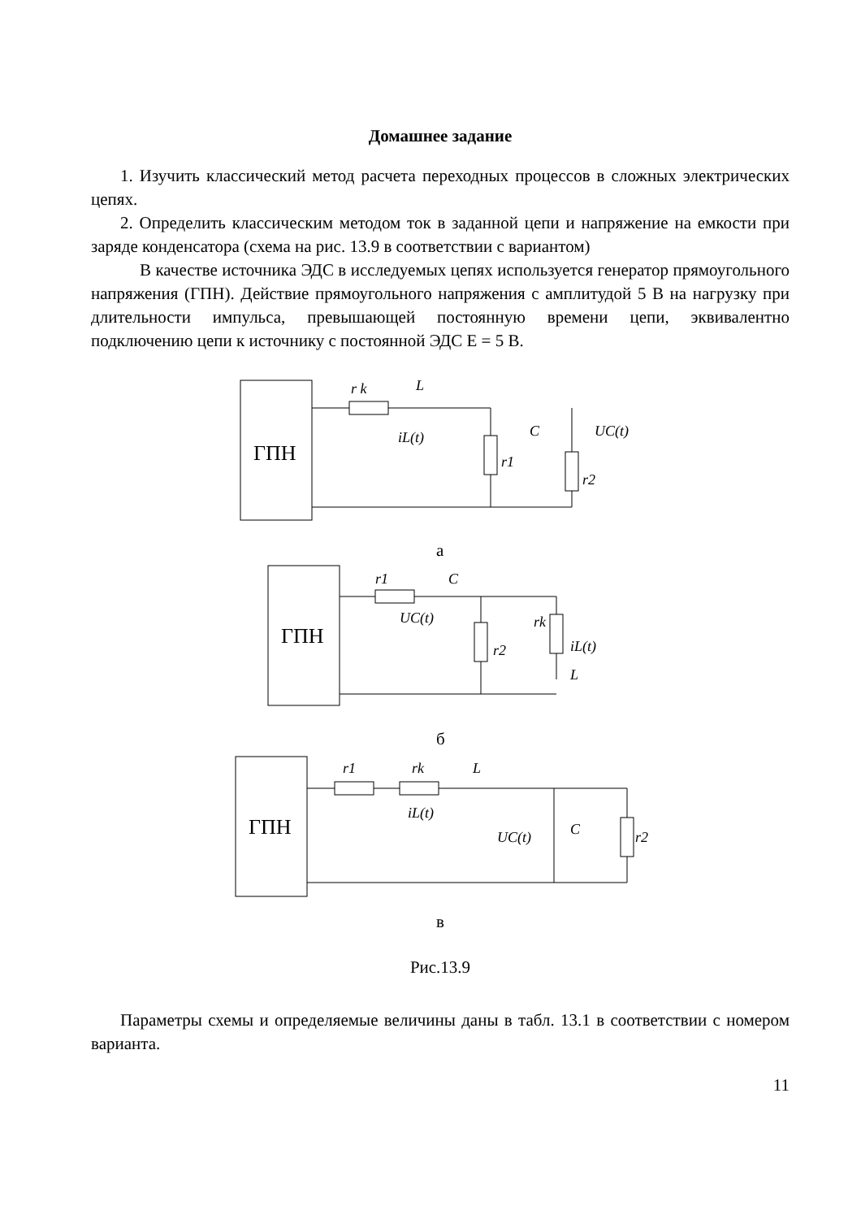Домашнее задание
1. Изучить классический метод расчета переходных процессов в сложных электрических цепях.
2. Определить классическим методом ток в заданной цепи и напряжение на емкости при заряде конденсатора (схема на рис. 13.9 в соответствии с вариантом)
В качестве источника ЭДС в исследуемых цепях используется генератор прямоугольного напряжения (ГПН). Действие прямоугольного напряжения с амплитудой 5 В на нагрузку при длительности импульса, превышающей постоянную времени цепи, эквивалентно подключению цепи к источнику с постоянной ЭДС Е = 5 В.
ГПН
r k
L
iL(t)
C
UC(t)
r1
r2
а
ГПН
r1
C
UC(t)
r2
rk
iL(t)
L
б
ГПН
r1
rk
L
iL(t)
UC(t)
C
r2
в
Рис.13.9
Параметры схемы и определяемые величины даны в табл. 13.1 в соответствии с номером варианта.
11